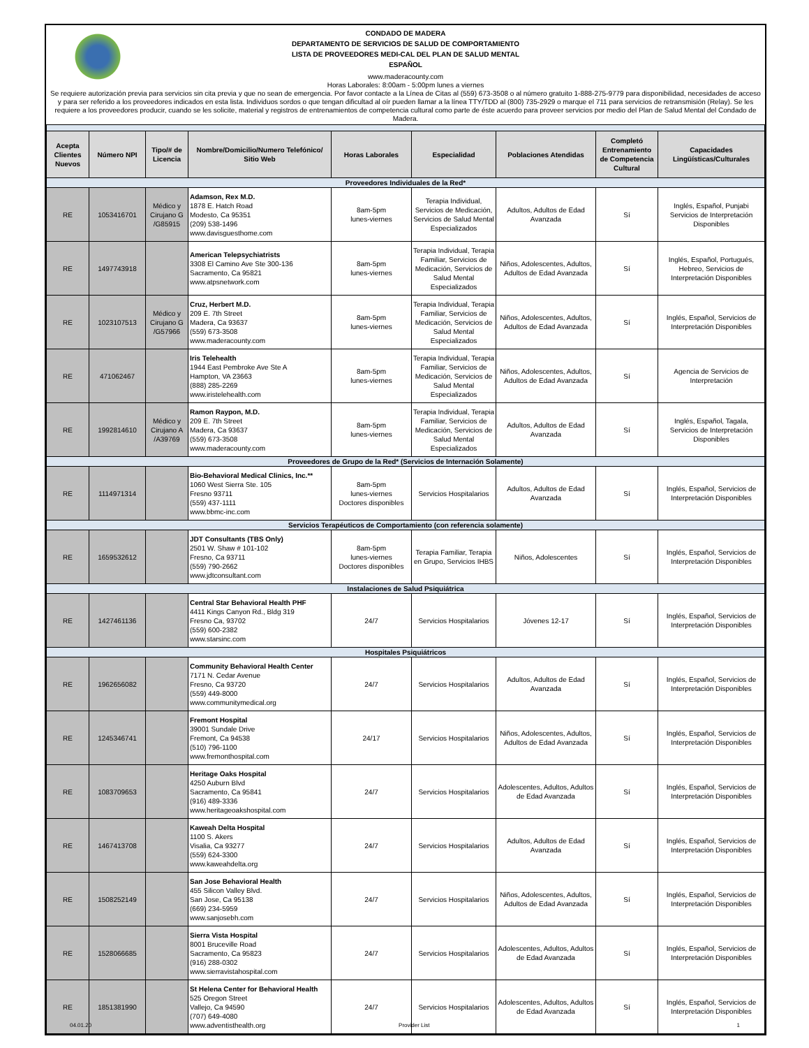CONDADO DE MADERA
DEPARTAMENTO DE SERVICIOS DE SALUD DE COMPORTAMIENTO
LISTA DE PROVEEDORES MEDI-CAL DEL PLAN DE SALUD MENTAL
ESPAÑOL
www.maderacounty.com
Horas Laborales: 8:00am - 5:00pm lunes a viernes
Se requiere autorización previa para servicios sin cita previa y que no sean de emergencia. Por favor contacte a la Línea de Citas al (559) 673-3508 o al número gratuito 1-888-275-9779 para disponibilidad, necesidades de acceso y para ser referido a los proveedores indicados en esta lista. Individuos sordos o que tengan dificultad al oír pueden llamar a la línea TTY/TDD al (800) 735-2929 o marque el 711 para servicios de retransmisión (Relay). Se les requiere a los proveedores producir, cuando se les solicite, material y registros de entrenamientos de competencia cultural como parte de éste acuerdo para proveer servicios por medio del Plan de Salud Mental del Condado de Madera.
| Acepta Clientes Nuevos | Número NPI | Tipo/# de Licencia | Nombre/Domicilio/Numero Telefónico/ Sitio Web | Horas Laborales | Especialidad | Poblaciones Atendidas | Completó Entrenamiento de Competencia Cultural | Capacidades Lingüísticas/Culturales |
| --- | --- | --- | --- | --- | --- | --- | --- | --- |
| Proveedores Individuales de la Red* | | | | | | | | |
| RE | 1053416701 | Médico y Cirujano G /G85915 | Adamson, Rex M.D. 1878 E. Hatch Road Modesto, Ca 95351 (209) 538-1496 www.davisguesthome.com | 8am-5pm lunes-viernes | Terapia Individual, Servicios de Medicación, Servicios de Salud Mental Especializados | Adultos, Adultos de Edad Avanzada | Sí | Inglés, Español, Punjabi Servicios de Interpretación Disponibles |
| RE | 1497743918 | | American Telepsychiatrists 3308 El Camino Ave Ste 300-136 Sacramento, Ca 95821 www.atpsnetwork.com | 8am-5pm lunes-viernes | Terapia Individual, Terapia Familiar, Servicios de Medicación, Servicios de Salud Mental Especializados | Niños, Adolescentes, Adultos, Adultos de Edad Avanzada | Sí | Inglés, Español, Portugués, Hebreo, Servicios de Interpretación Disponibles |
| RE | 1023107513 | Médico y Cirujano G /G57966 | Cruz, Herbert M.D. 209 E. 7th Street Madera, Ca 93637 (559) 673-3508 www.maderacounty.com | 8am-5pm lunes-viernes | Terapia Individual, Terapia Familiar, Servicios de Medicación, Servicios de Salud Mental Especializados | Niños, Adolescentes, Adultos, Adultos de Edad Avanzada | Sí | Inglés, Español, Servicios de Interpretación Disponibles |
| RE | 471062467 | | Iris Telehealth 1944 East Pembroke Ave Ste A Hampton, VA 23663 (888) 285-2269 www.iristelehealth.com | 8am-5pm lunes-viernes | Terapia Individual, Terapia Familiar, Servicios de Medicación, Servicios de Salud Mental Especializados | Niños, Adolescentes, Adultos, Adultos de Edad Avanzada | Sí | Agencia de Servicios de Interpretación |
| RE | 1992814610 | Médico y Cirujano A /A39769 | Ramon Raypon, M.D. 209 E. 7th Street Madera, Ca 93637 (559) 673-3508 www.maderacounty.com | 8am-5pm lunes-viernes | Terapia Individual, Terapia Familiar, Servicios de Medicación, Servicios de Salud Mental Especializados | Adultos, Adultos de Edad Avanzada | Sí | Inglés, Español, Tagala, Servicios de Interpretación Disponibles |
| Proveedores de Grupo de la Red* (Servicios de Internación Solamente) | | | | | | | | |
| RE | 1114971314 | | Bio-Behavioral Medical Clinics, Inc.** 1060 West Sierra Ste. 105 Fresno 93711 (559) 437-1111 www.bbmc-inc.com | 8am-5pm lunes-viernes Doctores disponibles | Servicios Hospitalarios | Adultos, Adultos de Edad Avanzada | Sí | Inglés, Español, Servicios de Interpretación Disponibles |
| Servicios Terapéuticos de Comportamiento (con referencia solamente) | | | | | | | | |
| RE | 1659532612 | | JDT Consultants (TBS Only) 2501 W. Shaw # 101-102 Fresno, Ca 93711 (559) 790-2662 www.jdtconsultant.com | 8am-5pm lunes-viernes Doctores disponibles | Terapia Familiar, Terapia en Grupo, Servicios IHBS | Niños, Adolescentes | Sí | Inglés, Español, Servicios de Interpretación Disponibles |
| Instalaciones de Salud Psiquiátrica | | | | | | | | |
| RE | 1427461136 | | Central Star Behavioral Health PHF 4411 Kings Canyon Rd., Bldg 319 Fresno Ca, 93702 (559) 600-2382 www.starsinc.com | 24/7 | Servicios Hospitalarios | Jóvenes 12-17 | Sí | Inglés, Español, Servicios de Interpretación Disponibles |
| Hospitales Psiquiátricos | | | | | | | | |
| RE | 1962656082 | | Community Behavioral Health Center 7171 N. Cedar Avenue Fresno, Ca 93720 (559) 449-8000 www.communitymedical.org | 24/7 | Servicios Hospitalarios | Adultos, Adultos de Edad Avanzada | Sí | Inglés, Español, Servicios de Interpretación Disponibles |
| RE | 1245346741 | | Fremont Hospital 39001 Sundale Drive Fremont, Ca 94538 (510) 796-1100 www.fremonthospital.com | 24/17 | Servicios Hospitalarios | Niños, Adolescentes, Adultos, Adultos de Edad Avanzada | Sí | Inglés, Español, Servicios de Interpretación Disponibles |
| RE | 1083709653 | | Heritage Oaks Hospital 4250 Auburn Blvd Sacramento, Ca 95841 (916) 489-3336 www.heritageoakshospital.com | 24/7 | Servicios Hospitalarios | Adolescentes, Adultos, Adultos de Edad Avanzada | Sí | Inglés, Español, Servicios de Interpretación Disponibles |
| RE | 1467413708 | | Kaweah Delta Hospital 1100 S. Akers Visalia, Ca 93277 (559) 624-3300 www.kaweahdelta.org | 24/7 | Servicios Hospitalarios | Adultos, Adultos de Edad Avanzada | Sí | Inglés, Español, Servicios de Interpretación Disponibles |
| RE | 1508252149 | | San Jose Behavioral Health 455 Silicon Valley Blvd. San Jose, Ca 95138 (669) 234-5959 www.sanjosebh.com | 24/7 | Servicios Hospitalarios | Niños, Adolescentes, Adultos, Adultos de Edad Avanzada | Sí | Inglés, Español, Servicios de Interpretación Disponibles |
| RE | 1528066685 | | Sierra Vista Hospital 8001 Bruceville Road Sacramento, Ca 95823 (916) 288-0302 www.sierravistahospital.com | 24/7 | Servicios Hospitalarios | Adolescentes, Adultos, Adultos de Edad Avanzada | Sí | Inglés, Español, Servicios de Interpretación Disponibles |
| RE | 1851381990 | | St Helena Center for Behavioral Health 525 Oregon Street Vallejo, Ca 94590 (707) 649-4080 www.adventisthealth.org | 24/7 | Servicios Hospitalarios | Adolescentes, Adultos, Adultos de Edad Avanzada | Sí | Inglés, Español, Servicios de Interpretación Disponibles |
04.01.20 Provider List 1